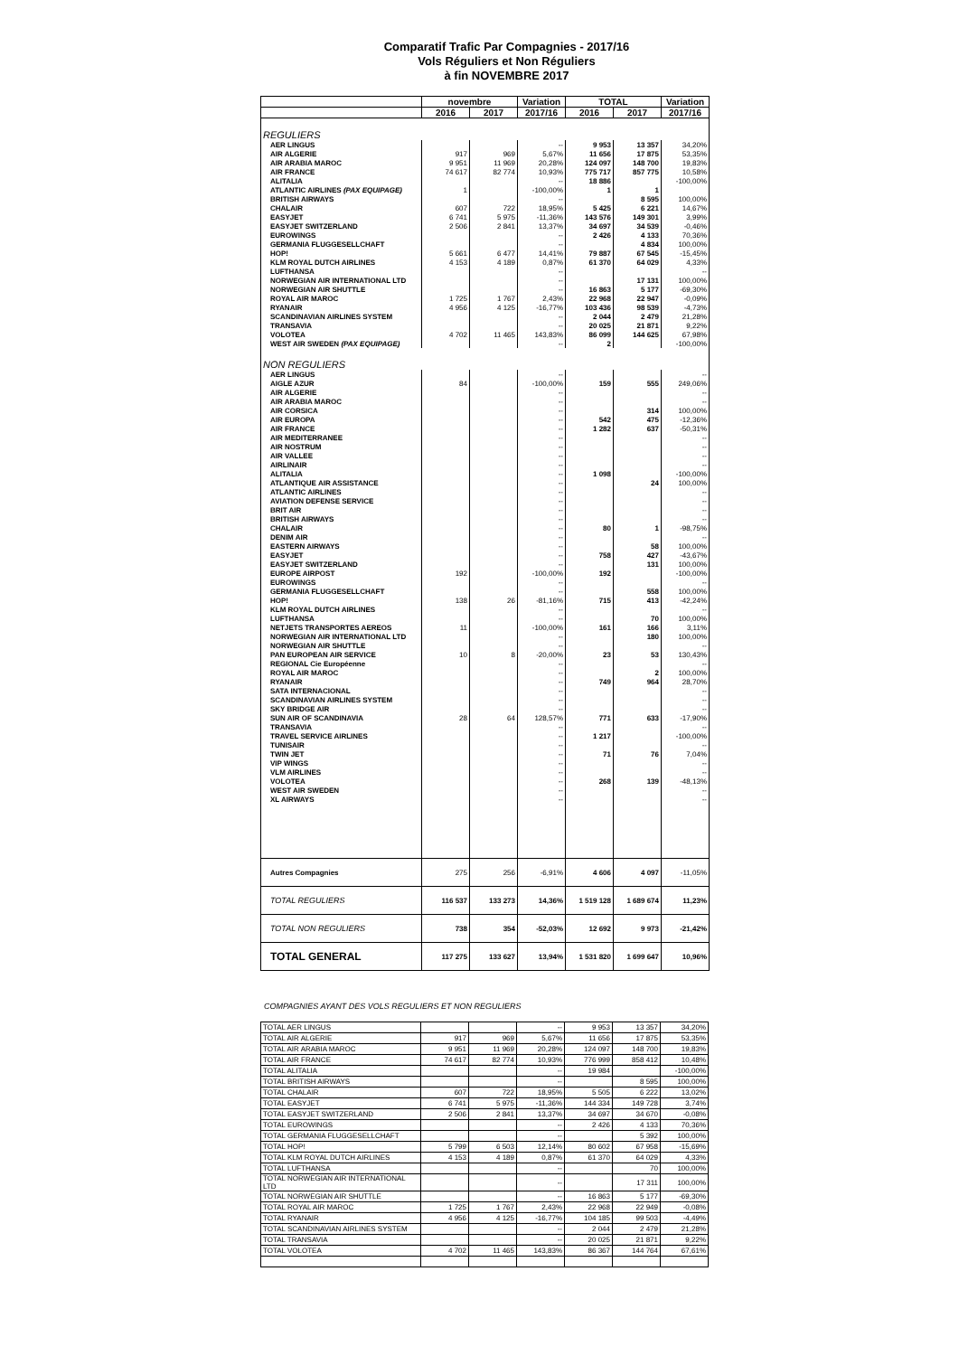Comparatif Trafic Par Compagnies - 2017/16
Vols Réguliers et Non Réguliers
à fin NOVEMBRE 2017
| | novembre | | Variation | TOTAL | | Variation |
| --- | --- | --- | --- | --- | --- | --- |
| | 2016 | 2017 | 2017/16 | 2016 | 2017 | 2017/16 |
| REGULIERS | | | | | | |
| AER LINGUS | | | -- | 9 953 | 13 357 | 34,20% |
| AIR ALGERIE | 917 | 969 | 5,67% | 11 656 | 17 875 | 53,35% |
| AIR ARABIA MAROC | 9 951 | 11 969 | 20,28% | 124 097 | 148 700 | 19,83% |
| AIR FRANCE | 74 617 | 82 774 | 10,93% | 775 717 | 857 775 | 10,58% |
| ALITALIA | | | -- | 18 886 | | -100,00% |
| ATLANTIC AIRLINES (PAX EQUIPAGE) | 1 | | -100,00% | 1 | 1 | |
| BRITISH AIRWAYS | | | -- | | 8 595 | 100,00% |
| CHALAIR | 607 | 722 | 18,95% | 5 425 | 6 221 | 14,67% |
| EASYJET | 6 741 | 5 975 | -11,36% | 143 576 | 149 301 | 3,99% |
| EASYJET SWITZERLAND | 2 506 | 2 841 | 13,37% | 34 697 | 34 539 | -0,46% |
| EUROWINGS | | | -- | 2 426 | 4 133 | 70,36% |
| GERMANIA FLUGGESELLCHAFT | | | -- | | 4 834 | 100,00% |
| HOP! | 5 661 | 6 477 | 14,41% | 79 887 | 67 545 | -15,45% |
| KLM ROYAL DUTCH AIRLINES | 4 153 | 4 189 | 0,87% | 61 370 | 64 029 | 4,33% |
| LUFTHANSA | | | -- | | | -- |
| NORWEGIAN AIR INTERNATIONAL LTD | | | -- | | 17 131 | 100,00% |
| NORWEGIAN AIR SHUTTLE | | | -- | 16 863 | 5 177 | -69,30% |
| ROYAL AIR MAROC | 1 725 | 1 767 | 2,43% | 22 968 | 22 947 | -0,09% |
| RYANAIR | 4 956 | 4 125 | -16,77% | 103 436 | 98 539 | -4,73% |
| SCANDINAVIAN AIRLINES SYSTEM | | | -- | 2 044 | 2 479 | 21,28% |
| TRANSAVIA | | | -- | 20 025 | 21 871 | 9,22% |
| VOLOTEA | 4 702 | 11 465 | 143,83% | 86 099 | 144 625 | 67,98% |
| WEST AIR SWEDEN (PAX EQUIPAGE) | | | -- | 2 | | -100,00% |
| NON REGULIERS | | | | | | |
| AER LINGUS | | | -- | | | -- |
| AIGLE AZUR | 84 | | -100,00% | 159 | 555 | 249,06% |
| AIR ALGERIE | | | -- | | | -- |
| AIR ARABIA MAROC | | | -- | | | -- |
| AIR CORSICA | | | -- | | 314 | 100,00% |
| AIR EUROPA | | | -- | 542 | 475 | -12,36% |
| AIR FRANCE | | | -- | 1 282 | 637 | -50,31% |
| AIR MEDITERRANEE | | | -- | | | -- |
| AIR NOSTRUM | | | -- | | | -- |
| AIR VALLEE | | | -- | | | -- |
| AIRLINAIR | | | -- | | | -- |
| ALITALIA | | | -- | 1 098 | | -100,00% |
| ATLANTIQUE AIR ASSISTANCE | | | -- | | 24 | 100,00% |
| ATLANTIC AIRLINES | | | -- | | | -- |
| AVIATION DEFENSE SERVICE | | | -- | | | -- |
| BRIT AIR | | | -- | | | -- |
| BRITISH AIRWAYS | | | -- | | | -- |
| CHALAIR | | | -- | 80 | 1 | -98,75% |
| DENIM AIR | | | -- | | | -- |
| EASTERN AIRWAYS | | | -- | | 58 | 100,00% |
| EASYJET | | | -- | 758 | 427 | -43,67% |
| EASYJET SWITZERLAND | | | -- | | 131 | 100,00% |
| EUROPE AIRPOST | 192 | | -100,00% | 192 | | -100,00% |
| EUROWINGS | | | -- | | | -- |
| GERMANIA FLUGGESELLCHAFT | | | -- | | 558 | 100,00% |
| HOP! | 138 | 26 | -81,16% | 715 | 413 | -42,24% |
| KLM ROYAL DUTCH AIRLINES | | | -- | | | -- |
| LUFTHANSA | | | -- | | 70 | 100,00% |
| NETJETS TRANSPORTES AEREOS | 11 | | -100,00% | 161 | 166 | 3,11% |
| NORWEGIAN AIR INTERNATIONAL LTD | | | -- | | 180 | 100,00% |
| NORWEGIAN AIR SHUTTLE | | | -- | | | -- |
| PAN EUROPEAN AIR SERVICE | 10 | 8 | -20,00% | 23 | 53 | 130,43% |
| REGIONAL Cie Européenne | | | -- | | | -- |
| ROYAL AIR MAROC | | | -- | | 2 | 100,00% |
| RYANAIR | | | -- | 749 | 964 | 28,70% |
| SATA INTERNACIONAL | | | -- | | | -- |
| SCANDINAVIAN AIRLINES SYSTEM | | | -- | | | -- |
| SKY BRIDGE AIR | | | -- | | | -- |
| SUN AIR OF SCANDINAVIA | 28 | 64 | 128,57% | 771 | 633 | -17,90% |
| TRANSAVIA | | | -- | | | -- |
| TRAVEL SERVICE AIRLINES | | | -- | 1 217 | | -100,00% |
| TUNISAIR | | | -- | | | -- |
| TWIN JET | | | -- | 71 | 76 | 7,04% |
| VIP WINGS | | | -- | | | -- |
| VLM AIRLINES | | | -- | | | -- |
| VOLOTEA | | | -- | 268 | 139 | -48,13% |
| WEST AIR SWEDEN | | | -- | | | -- |
| XL AIRWAYS | | | -- | | | -- |
| Autres Compagnies | 275 | 256 | -6,91% | 4 606 | 4 097 | -11,05% |
| TOTAL REGULIERS | 116 537 | 133 273 | 14,36% | 1 519 128 | 1 689 674 | 11,23% |
| TOTAL NON REGULIERS | 738 | 354 | -52,03% | 12 692 | 9 973 | -21,42% |
| TOTAL GENERAL | 117 275 | 133 627 | 13,94% | 1 531 820 | 1 699 647 | 10,96% |
COMPAGNIES AYANT DES VOLS REGULIERS ET NON REGULIERS
| TOTAL AER LINGUS | | | -- | 9 953 | 13 357 | 34,20% |
| TOTAL AIR ALGERIE | 917 | 969 | 5,67% | 11 656 | 17 875 | 53,35% |
| TOTAL AIR ARABIA MAROC | 9 951 | 11 969 | 20,28% | 124 097 | 148 700 | 19,83% |
| TOTAL AIR FRANCE | 74 617 | 82 774 | 10,93% | 776 999 | 858 412 | 10,48% |
| TOTAL ALITALIA | | | -- | 19 984 | | -100,00% |
| TOTAL BRITISH AIRWAYS | | | -- | | 8 595 | 100,00% |
| TOTAL CHALAIR | 607 | 722 | 18,95% | 5 505 | 6 222 | 13,02% |
| TOTAL EASYJET | 6 741 | 5 975 | -11,36% | 144 334 | 149 728 | 3,74% |
| TOTAL EASYJET SWITZERLAND | 2 506 | 2 841 | 13,37% | 34 697 | 34 670 | -0,08% |
| TOTAL EUROWINGS | | | -- | 2 426 | 4 133 | 70,36% |
| TOTAL GERMANIA FLUGGESELLCHAFT | | | -- | | 5 392 | 100,00% |
| TOTAL HOP! | 5 799 | 6 503 | 12,14% | 80 602 | 67 958 | -15,69% |
| TOTAL KLM ROYAL DUTCH AIRLINES | 4 153 | 4 189 | 0,87% | 61 370 | 64 029 | 4,33% |
| TOTAL LUFTHANSA | | | -- | | 70 | 100,00% |
| TOTAL NORWEGIAN AIR INTERNATIONAL LTD | | | -- | | 17 311 | 100,00% |
| TOTAL NORWEGIAN AIR SHUTTLE | | | -- | 16 863 | 5 177 | -69,30% |
| TOTAL ROYAL AIR MAROC | 1 725 | 1 767 | 2,43% | 22 968 | 22 949 | -0,08% |
| TOTAL RYANAIR | 4 956 | 4 125 | -16,77% | 104 185 | 99 503 | -4,49% |
| TOTAL SCANDINAVIAN AIRLINES SYSTEM | | | -- | 2 044 | 2 479 | 21,28% |
| TOTAL TRANSAVIA | | | -- | 20 025 | 21 871 | 9,22% |
| TOTAL VOLOTEA | 4 702 | 11 465 | 143,83% | 86 367 | 144 764 | 67,61% |